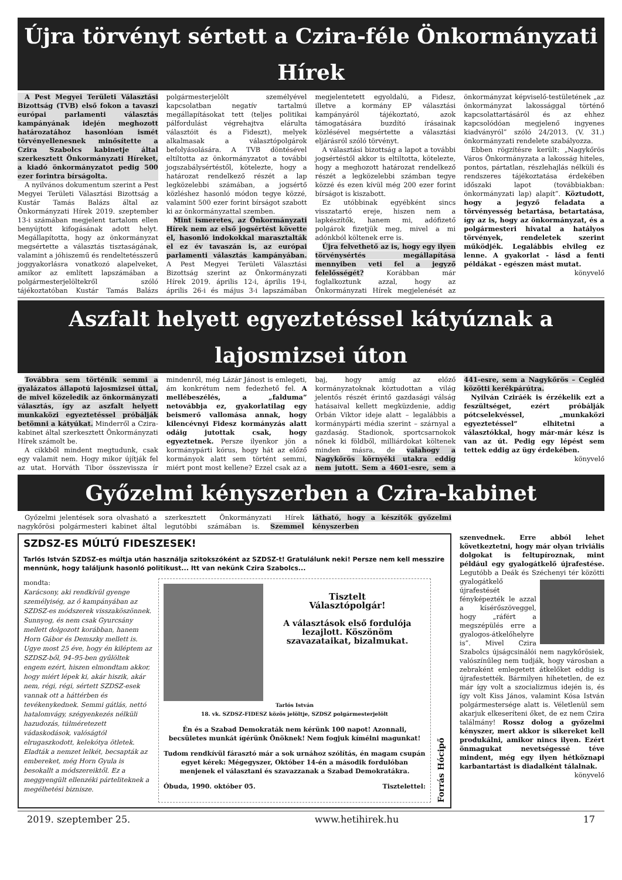Újra törvényt sértett a Czira-féle Önkormányzati Hírek
A Pest Megyei Területi Választási Bizottság (TVB) első fokon a tavaszi európai parlamenti választás kampányának idején meghozott határozatához hasonlóan ismét törvényellenesnek minősítette a Czira Szabolcs kabinetje által szerkesztett Önkormányzati Híreket, a kiadó önkormányzatot pedig 500 ezer forintra bírságolta.
A nyilvános dokumentum szerint a Pest Megyei Területi Választási Bizottság a Kustár Tamás Balázs által az Önkormányzati Hírek 2019. szeptember 13-i számában megjelent tartalom ellen benyújtott kifogásának adott helyt. Megállapította, hogy az önkormányzat megsértette a választás tisztaságának, valamint a jóhiszemű és rendeltetésszerű joggyakorlásra vonatkozó alapelveket, amikor az említett lapszámában a polgármesterjelöltekről szóló tájékoztatóban Kustár Tamás Balázs polgármesterjelölt személyével kapcsolatban negatív tartalmú megállapításokat tett (teljes politikai pálfordulást végrehajtva elárulta választóit és a Fideszt), melyek alkalmasak a választópolgárok befolyásolására. A TVB döntésével eltiltotta az önkormányzatot a további jogszabálysértéstől, kötelezte, hogy a határozat rendelkező részét a lap legközelebbi számában, a jogsértő közléshez hasonló módon tegye közzé, valamint 500 ezer forint bírságot szabott ki az önkormányzattal szemben.
Mint ismeretes, az Önkormányzati Hírek nem az első jogsértést követte el, hasonló indokokkal marasztalták el ez év tavaszán is, az európai parlamenti választás kampányában. A Pest Megyei Területi Választási Bizottság szerint az Önkormányzati Hírek 2019. április 12-i, április 19-i, április 26-i és május 3-i lapszámában megjelentetett egyoldalú, a Fidesz, illetve a kormány EP választási kampányáról tájékoztató, azok támogatására buzdító írásainak közlésével megsértette a választási eljárásról szóló törvényt.
A választási bizottság a lapot a további jogsértéstől akkor is eltiltotta, kötelezte, hogy a meghozott határozat rendelkező részét a legközelebbi számban tegye közzé és ezen kívül még 200 ezer forint bírságot is kiszabott.
Ez utóbbinak egyébként sincs visszatartó ereje, hiszen nem a lapkészítők, hanem mi, adófizető polgárok fizetjük meg, mivel a mi adónkból költenek erre is.
Újra felvethető az is, hogy egy ilyen törvénysértés megállapítása mennyiben veti fel a jegyző felelősségét? Korábban már foglalkoztunk azzal, hogy az Önkormányzati Hírek megjelenését az önkormányzat képviselő-testületének „az önkormányzat lakossággal történő kapcsolattartásáról és az ehhez kapcsolódóan megjelenő ingyenes kiadványról” szóló 24/2013. (V. 31.) önkormányzati rendelete szabályozza.
Ebben rögzítésre került: „Nagykőrös Város Önkormányzata a lakosság hiteles, pontos, pártatlan, részlehajlás nélküli és rendszeres tájékoztatása érdekében időszaki lapot (továbbiakban: önkormányzati lap) alapít”. Köztudott, hogy a jegyző feladata a törvényesség betartása, betartatása, így az is, hogy az önkormányzat, és a polgármesteri hivatal a hatályos törvények, rendeletek szerint működjék. Legalábbis elvileg ez lenne. A gyakorlat - lásd a fenti példákat - egészen mást mutat.
könyvelő
Aszfalt helyett egyeztetéssel kátyúznak a lajosmizsei úton
Továbbra sem történik semmi a gyalázatos állapotú lajosmizsei úttal, de mivel közeledik az önkormányzati választás, így az aszfalt helyett munkaközi egyeztetéssel próbálják betömni a kátyúkat. Minderről a Czira-kabinet által szerkesztett Önkormányzati Hírek számolt be.
A cikkből mindent megtudunk, csak egy valamit nem. Hogy mikor újítják fel az utat. Horváth Tibor összevissza ír mindenről, még Lázár Jánost is emlegeti, ám konkrétum nem fedezhető fel. A mellébeszélés, a „falduma” netovábbja ez, gyakorlatilag egy beismerő vallomása annak, hogy kilencévnyi Fidesz kormányzás alatt odáig jutottak csak, hogy egyeztetnek. Persze ilyenkor jön a kormánypárti kórus, hogy hát az előző kormányok alatt sem történt semmi, miért pont most kellene? Ezzel csak az a baj, hogy amíg az előző kormányzatoknak köztudottan a világ jelentős részét érintő gazdasági válság hatásaival kellett megküzdenie, addig Orbán Viktor ideje alatt – legalábbis a kormánypárti média szerint – szárnyal a gazdaság. Stadionok, sportcsarnokok nőnek ki földből, milliárdokat költenek minden másra, de valahogy a Nagykőrös környéki utakra eddig nem jutott. Sem a 4601-esre, sem a 441-esre, sem a Nagykőrös – Cegléd közötti kerékpárútra.
Nyilván Cziráék is érzékelik ezt a feszültséget, ezért próbálják pótcselekvéssel, „munkaközi egyeztetéssel” elhitetni a választókkal, hogy már-már kész is van az út. Pedig egy lépést sem tettek eddig az ügy érdekében.
könyvelő
Győzelmi kényszerben a Czira-kabinet
Győzelmi jelentések sora olvasható a nagykőrösi polgármesteri kabinet által szerkesztett Önkormányzati Hírek legutóbbi számában is. Szemmel látható, hogy a készítők győzelmi kényszerben
SZDSZ-ES MÚLTÚ FIDESZESEK!
Tarlós István SZDSZ-es múltja után használja szitokszóként az SZDSZ-t! Gratulálunk neki! Persze nem kell messzire mennünk, hogy találjunk hasonló politikust... Itt van nekünk Czira Szabolcs...
mondta:
Karácsony, aki rendkívül gyenge személyiség, az ő kampányában az SZDSZ-es módszerek visszaköszönnek. Sunnyog, és nem csak Gyurcsány mellett dolgozott korábban, hanem Horn Gábor és Demszky mellett is. Ugye most 25 éve, hogy én kiléptem az SZDSZ-ből, 94–95-ben gyűlöltek engem ezért, hiszen elmondtam akkor, hogy miért lépek ki, akár hiszik, akár nem, régi, régi, sértett SZDSZ-esek vannak ott a háttérben és tevékenykednek. Semmi gátlás, nettó hatalomvágy, szégyenkezés nélküli hazudozás, túlméretezett vádaskodások, valóságtól elrugaszkodott, kelekótya ötletek. Eladták a nemzet lelkét, becsapták az embereket, még Horn Gyula is besokallt a módszereiktől. Ez a meggyengült ellenzéki párteliteknek a megélhetési biznisze.
Tisztelt
Választópolgár!
A választások első fordulója lezajlott. Köszönöm szavazataikat, bizalmukat.
Tarlós István
18. vk. SZDSZ-FIDESZ közös jelöltje, SZDSZ polgármesterjelölt
Én és a Szabad Demokraták nem kérünk 100 napot! Azonnali, becsületes munkát ígérünk Önöknek! Nem fogjuk kímélni magunkat!
Tudom rendkívül fárasztó már a sok urnához szólítás, én magam csupán egyet kérek: Mégegyszer, Október 14-én a második fordulóban menjenek el választani és szavazzanak a Szabad Demokratákra.
Óbuda, 1990. október 05. Tisztelettel:
Forrás Hócipő
szenvednek. Erre abból lehet következtetni, hogy már olyan triviális dolgokat is feltupíroznak, mint például egy gyalogátkelő újrafestése. Legutóbb a Deák és Széchenyi tér közötti gya logátkelő újrafestését fényképezték le azzal a kísérőszöveggel, hogy „ráfért a megszépülés erre a gyalogos-átkelőhelyre is”. Mivel Czira Szabolcs újságcsinálói nem nagykőrösiek, valószínűleg nem tudják, hogy városban a zebraként emlegetett átkelőket eddig is újrafestették. Bármilyen hihetetlen, de ez már így volt a szocializmus idején is, és így volt Kiss János, valamint Kósa István polgármestersége alatt is. Véletlenül sem akarjuk elkeseríteni őket, de ez nem Czira találmány! Rossz dolog a győzelmi kényszer, mert akkor is sikereket kell produkálni, amikor nincs ilyen. Ezért önmagukat nevetségessé téve mindent, még egy ilyen hétköznapi karbantartást is diadalként tálalnak.
könyvelő
2019. szeptember 25. www.hetihirek.hu 17